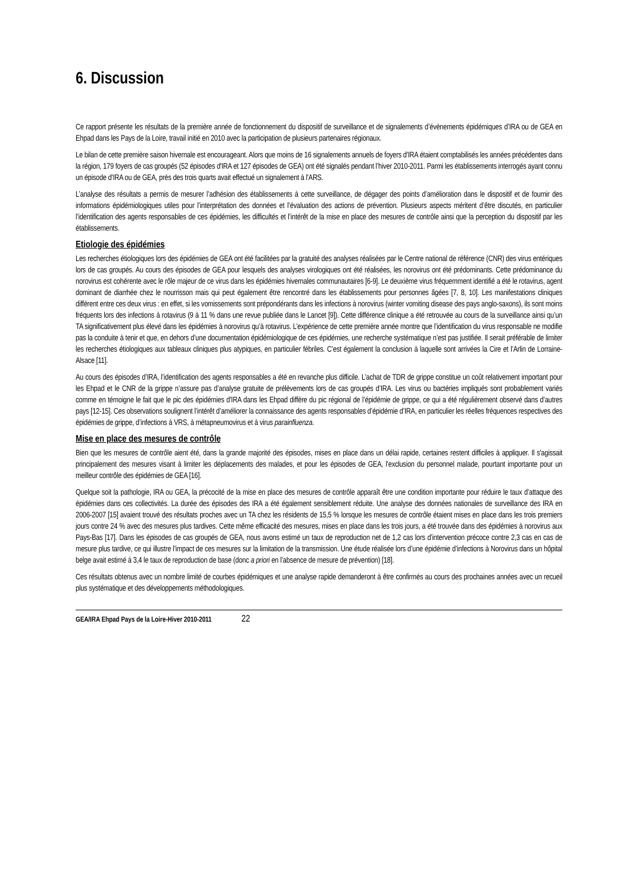6. Discussion
Ce rapport présente les résultats de la première année de fonctionnement du dispositif de surveillance et de signalements d’évènements épidémiques d’IRA ou de GEA en Ehpad dans les Pays de la Loire, travail initié en 2010 avec la participation de plusieurs partenaires régionaux.
Le bilan de cette première saison hivernale est encourageant. Alors que moins de 16 signalements annuels de foyers d'IRA étaient comptabilisés les années précédentes dans la région, 179 foyers de cas groupés (52 épisodes d'IRA et 127 épisodes de GEA) ont été signalés pendant l’hiver 2010-2011. Parmi les établissements interrogés ayant connu un épisode d'IRA ou de GEA, près des trois quarts avait effectué un signalement à l'ARS.
L’analyse des résultats a permis de mesurer l’adhésion des établissements à cette surveillance, de dégager des points d’amélioration dans le dispositif et de fournir des informations épidémiologiques utiles pour l’interprétation des données et l’évaluation des actions de prévention. Plusieurs aspects méritent d’être discutés, en particulier l’identification des agents responsables de ces épidémies, les difficultés et l’intérêt de la mise en place des mesures de contrôle ainsi que la perception du dispositif par les établissements.
Etiologie des épidémies
Les recherches étiologiques lors des épidémies de GEA ont été facilitées par la gratuité des analyses réalisées par le Centre national de référence (CNR) des virus entériques lors de cas groupés. Au cours des épisodes de GEA pour lesquels des analyses virologiques ont été réalisées, les norovirus ont été prédominants. Cette prédominance du norovirus est cohérente avec le rôle majeur de ce virus dans les épidémies hivernales communautaires [6-9]. Le deuxième virus fréquemment identifié a été le rotavirus, agent dominant de diarrhée chez le nourrisson mais qui peut également être rencontré dans les établissements pour personnes âgées [7, 8, 10]. Les manifestations cliniques diffèrent entre ces deux virus : en effet, si les vomissements sont prépondérants dans les infections à norovirus (winter vomiting disease des pays anglo-saxons), ils sont moins fréquents lors des infections à rotavirus (9 à 11 % dans une revue publiée dans le Lancet [9]). Cette différence clinique a été retrouvée au cours de la surveillance ainsi qu’un TA significativement plus élevé dans les épidémies à norovirus qu’à rotavirus. L’expérience de cette première année montre que l’identification du virus responsable ne modifie pas la conduite à tenir et que, en dehors d’une documentation épidémiologique de ces épidémies, une recherche systématique n’est pas justifiée. Il serait préférable de limiter les recherches étiologiques aux tableaux cliniques plus atypiques, en particulier fébriles. C’est également la conclusion à laquelle sont arrivées la Cire et l’Arlin de Lorraine-Alsace [11].
Au cours des épisodes d’IRA, l’identification des agents responsables a été en revanche plus difficile. L’achat de TDR de grippe constitue un coût relativement important pour les Ehpad et le CNR de la grippe n’assure pas d’analyse gratuite de prélèvements lors de cas groupés d’IRA. Les virus ou bactéries impliqués sont probablement variés comme en témoigne le fait que le pic des épidémies d'IRA dans les Ehpad diffère du pic régional de l’épidémie de grippe, ce qui a été régulièrement observé dans d’autres pays [12-15]. Ces observations soulignent l’intérêt d’améliorer la connaissance des agents responsables d’épidémie d’IRA, en particulier les réelles fréquences respectives des épidémies de grippe, d’infections à VRS, à métapneumovirus et à virus parainfluenza.
Mise en place des mesures de contrôle
Bien que les mesures de contrôle aient été, dans la grande majorité des épisodes, mises en place dans un délai rapide, certaines restent difficiles à appliquer. Il s'agissait principalement des mesures visant à limiter les déplacements des malades, et pour les épisodes de GEA, l'exclusion du personnel malade, pourtant importante pour un meilleur contrôle des épidémies de GEA [16].
Quelque soit la pathologie, IRA ou GEA, la précocité de la mise en place des mesures de contrôle apparaît être une condition importante pour réduire le taux d’attaque des épidémies dans ces collectivités. La durée des épisodes des IRA a été également sensiblement réduite. Une analyse des données nationales de surveillance des IRA en 2006-2007 [15] avaient trouvé des résultats proches avec un TA chez les résidents de 15,5 % lorsque les mesures de contrôle étaient mises en place dans les trois premiers jours contre 24 % avec des mesures plus tardives. Cette même efficacité des mesures, mises en place dans les trois jours, a été trouvée dans des épidémies à norovirus aux Pays-Bas [17]. Dans les épisodes de cas groupés de GEA, nous avons estimé un taux de reproduction net de 1,2 cas lors d’intervention précoce contre 2,3 cas en cas de mesure plus tardive, ce qui illustre l’impact de ces mesures sur la limitation de la transmission. Une étude réalisée lors d’une épidémie d’infections à Norovirus dans un hôpital belge avait estimé à 3,4 le taux de reproduction de base (donc a priori en l’absence de mesure de prévention) [18].
Ces résultats obtenus avec un nombre limité de courbes épidémiques et une analyse rapide demanderont à être confirmés au cours des prochaines années avec un recueil plus systématique et des développements méthodologiques.
GEA/IRA Ehpad Pays de la Loire-Hiver 2010-2011 22